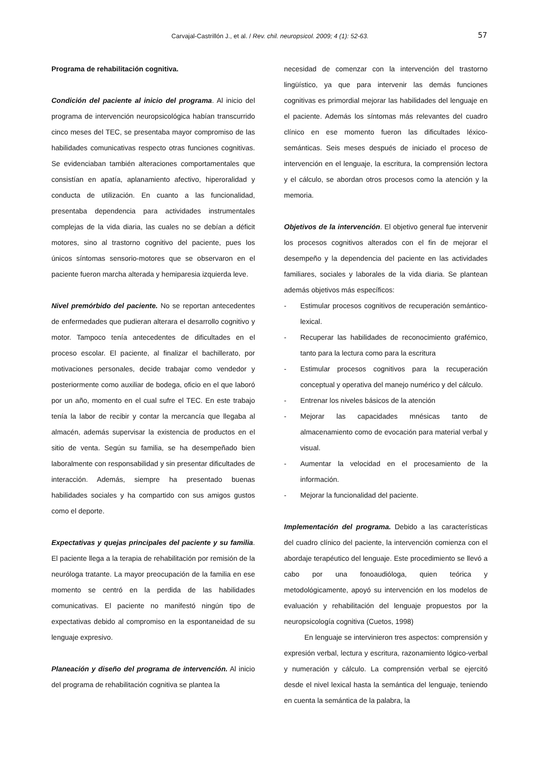Carvajal-Castrillón J., et al. / Rev. chil. neuropsicol. 2009; 4 (1): 52-63.
57
Programa de rehabilitación cognitiva.
Condición del paciente al inicio del programa. Al inicio del programa de intervención neuropsicológica habían transcurrido cinco meses del TEC, se presentaba mayor compromiso de las habilidades comunicativas respecto otras funciones cognitivas. Se evidenciaban también alteraciones comportamentales que consistían en apatía, aplanamiento afectivo, hiperoralidad y conducta de utilización. En cuanto a las funcionalidad, presentaba dependencia para actividades instrumentales complejas de la vida diaria, las cuales no se debían a déficit motores, sino al trastorno cognitivo del paciente, pues los únicos síntomas sensorio-motores que se observaron en el paciente fueron marcha alterada y hemiparesia izquierda leve.
Nivel premórbido del paciente. No se reportan antecedentes de enfermedades que pudieran alterara el desarrollo cognitivo y motor. Tampoco tenía antecedentes de dificultades en el proceso escolar. El paciente, al finalizar el bachillerato, por motivaciones personales, decide trabajar como vendedor y posteriormente como auxiliar de bodega, oficio en el que laboró por un año, momento en el cual sufre el TEC. En este trabajo tenía la labor de recibir y contar la mercancía que llegaba al almacén, además supervisar la existencia de productos en el sitio de venta. Según su familia, se ha desempeñado bien laboralmente con responsabilidad y sin presentar dificultades de interacción. Además, siempre ha presentado buenas habilidades sociales y ha compartido con sus amigos gustos como el deporte.
Expectativas y quejas principales del paciente y su familia. El paciente llega a la terapia de rehabilitación por remisión de la neuróloga tratante. La mayor preocupación de la familia en ese momento se centró en la perdida de las habilidades comunicativas. El paciente no manifestó ningún tipo de expectativas debido al compromiso en la espontaneidad de su lenguaje expresivo.
Planeación y diseño del programa de intervención. Al inicio del programa de rehabilitación cognitiva se plantea la
necesidad de comenzar con la intervención del trastorno lingüístico, ya que para intervenir las demás funciones cognitivas es primordial mejorar las habilidades del lenguaje en el paciente. Además los síntomas más relevantes del cuadro clínico en ese momento fueron las dificultades léxico-semánticas. Seis meses después de iniciado el proceso de intervención en el lenguaje, la escritura, la comprensión lectora y el cálculo, se abordan otros procesos como la atención y la memoria.
Objetivos de la intervención. El objetivo general fue intervenir los procesos cognitivos alterados con el fin de mejorar el desempeño y la dependencia del paciente en las actividades familiares, sociales y laborales de la vida diaria. Se plantean además objetivos más específicos:
- Estimular procesos cognitivos de recuperación semántico-lexical.
- Recuperar las habilidades de reconocimiento grafémico, tanto para la lectura como para la escritura
- Estimular procesos cognitivos para la recuperación conceptual y operativa del manejo numérico y del cálculo.
- Entrenar los niveles básicos de la atención
- Mejorar las capacidades mnésicas tanto de almacenamiento como de evocación para material verbal y visual.
- Aumentar la velocidad en el procesamiento de la información.
- Mejorar la funcionalidad del paciente.
Implementación del programa. Debido a las características del cuadro clínico del paciente, la intervención comienza con el abordaje terapéutico del lenguaje. Este procedimiento se llevó a cabo por una fonoaudióloga, quien teórica y metodológicamente, apoyó su intervención en los modelos de evaluación y rehabilitación del lenguaje propuestos por la neuropsicología cognitiva (Cuetos, 1998)
En lenguaje se intervinieron tres aspectos: comprensión y expresión verbal, lectura y escritura, razonamiento lógico-verbal y numeración y cálculo. La comprensión verbal se ejercitó desde el nivel lexical hasta la semántica del lenguaje, teniendo en cuenta la semántica de la palabra, la